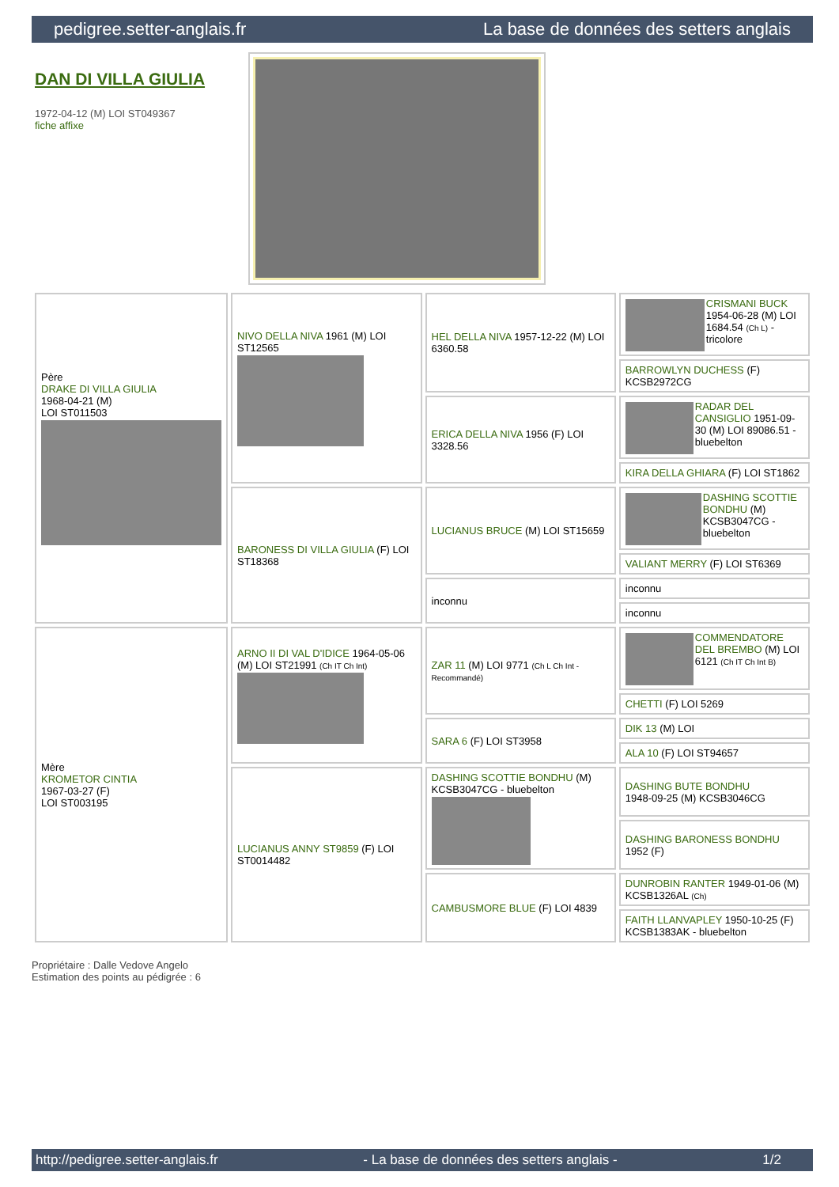pedigree.setter-anglais.fr La base de données des setters anglais
DAN DI VILLA GIULIA
1972-04-12 (M) LOI ST049367
fiche affixe
| Père DRAKE DI VILLA GIULIA 1968-04-21 (M) LOI ST011503 | NIVO DELLA NIVA 1961 (M) LOI ST12565 | HEL DELLA NIVA 1957-12-22 (M) LOI 6360.58 | CRISMANI BUCK 1954-06-28 (M) LOI 1684.54 (Ch L) - tricolore |
| | | | BARROWLYN DUCHESS (F) KCSB2972CG |
| | | ERICA DELLA NIVA 1956 (F) LOI 3328.56 | RADAR DEL CANSIGLIO 1951-09-30 (M) LOI 89086.51 - bluebelton |
| | | | KIRA DELLA GHIARA (F) LOI ST1862 |
| | BARONESS DI VILLA GIULIA (F) LOI ST18368 | LUCIANUS BRUCE (M) LOI ST15659 | DASHING SCOTTIE BONDHU (M) KCSB3047CG - bluebelton |
| | | | VALIANT MERRY (F) LOI ST6369 |
| | | inconnu | inconnu |
| | | | inconnu |
| Mère KROMETOR CINTIA 1967-03-27 (F) LOI ST003195 | ARNO II DI VAL D'IDICE 1964-05-06 (M) LOI ST21991 (Ch IT Ch Int) | ZAR 11 (M) LOI 9771 (Ch L Ch Int - Recommandé) | COMMENDATORE DEL BREMBO (M) LOI 6121 (Ch IT Ch Int B) |
| | | | CHETTI (F) LOI 5269 |
| | | SARA 6 (F) LOI ST3958 | DIK 13 (M) LOI |
| | | | ALA 10 (F) LOI ST94657 |
| | LUCIANUS ANNY ST9859 (F) LOI ST0014482 | DASHING SCOTTIE BONDHU (M) KCSB3047CG - bluebelton | DASHING BUTE BONDHU 1948-09-25 (M) KCSB3046CG |
| | | | DASHING BARONESS BONDHU 1952 (F) |
| | | CAMBUSMORE BLUE (F) LOI 4839 | DUNROBIN RANTER 1949-01-06 (M) KCSB1326AL (Ch) |
| | | | FAITH LLANVAPLEY 1950-10-25 (F) KCSB1383AK - bluebelton |
Propriétaire : Dalle Vedove Angelo
Estimation des points au pédigrée : 6
http://pedigree.setter-anglais.fr - La base de données des setters anglais - 1/2